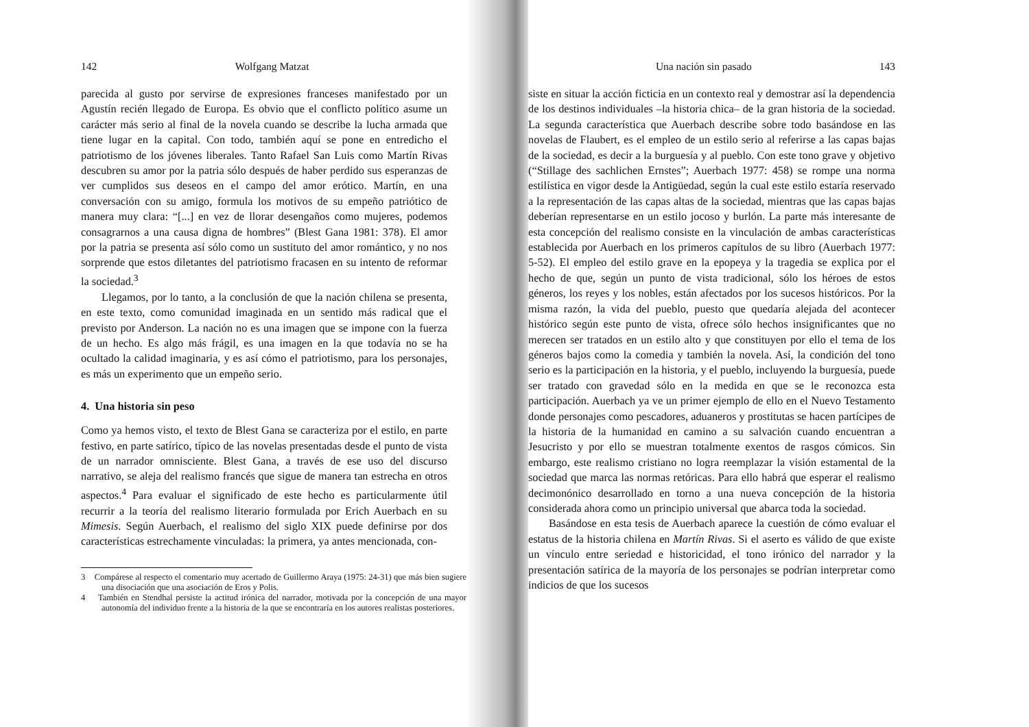142 Wolfgang Matzat
parecida al gusto por servirse de expresiones franceses manifestado por un Agustín recién llegado de Europa. Es obvio que el conflicto político asume un carácter más serio al final de la novela cuando se describe la lucha armada que tiene lugar en la capital. Con todo, también aquí se pone en entredicho el patriotismo de los jóvenes liberales. Tanto Rafael San Luis como Martín Rivas descubren su amor por la patria sólo después de haber perdido sus esperanzas de ver cumplidos sus deseos en el campo del amor erótico. Martín, en una conversación con su amigo, formula los motivos de su empeño patriótico de manera muy clara: “[...] en vez de llorar desengaños como mujeres, podemos consagrarnos a una causa digna de hombres” (Blest Gana 1981: 378). El amor por la patria se presenta así sólo como un sustituto del amor romántico, y no nos sorprende que estos diletantes del patriotismo fracasen en su intento de reformar la sociedad.<sup>3</sup>
Llegamos, por lo tanto, a la conclusión de que la nación chilena se presenta, en este texto, como comunidad imaginada en un sentido más radical que el previsto por Anderson. La nación no es una imagen que se impone con la fuerza de un hecho. Es algo más frágil, es una imagen en la que todavía no se ha ocultado la calidad imaginaria, y es así cómo el patriotismo, para los personajes, es más un experimento que un empeño serio.
4. Una historia sin peso
Como ya hemos visto, el texto de Blest Gana se caracteriza por el estilo, en parte festivo, en parte satírico, típico de las novelas presentadas desde el punto de vista de un narrador omnisciente. Blest Gana, a través de ese uso del discurso narrativo, se aleja del realismo francés que sigue de manera tan estrecha en otros aspectos.<sup>4</sup> Para evaluar el significado de este hecho es particularmente útil recurrir a la teoría del realismo literario formulada por Erich Auerbach en su Mimesis. Según Auerbach, el realismo del siglo XIX puede definirse por dos características estrechamente vinculadas: la primera, ya antes mencionada, con-
3 Compárese al respecto el comentario muy acertado de Guillermo Araya (1975: 24-31) que más bien sugiere una disociación que una asociación de Eros y Polis.
4 También en Stendhal persiste la actitud irónica del narrador, motivada por la concepción de una mayor autonomía del individuo frente a la historia de la que se encontraría en los autores realistas posteriores.
Una nación sin pasado 143
siste en situar la acción ficticia en un contexto real y demostrar así la dependencia de los destinos individuales –la historia chica– de la gran historia de la sociedad. La segunda característica que Auerbach describe sobre todo basándose en las novelas de Flaubert, es el empleo de un estilo serio al referirse a las capas bajas de la sociedad, es decir a la burguesía y al pueblo. Con este tono grave y objetivo (“Stillage des sachlichen Ernstes”; Auerbach 1977: 458) se rompe una norma estilística en vigor desde la Antigüedad, según la cual este estilo estaría reservado a la representación de las capas altas de la sociedad, mientras que las capas bajas deberían representarse en un estilo jocoso y burlón. La parte más interesante de esta concepción del realismo consiste en la vinculación de ambas características establecida por Auerbach en los primeros capítulos de su libro (Auerbach 1977: 5-52). El empleo del estilo grave en la epopeya y la tragedia se explica por el hecho de que, según un punto de vista tradicional, sólo los héroes de estos géneros, los reyes y los nobles, están afectados por los sucesos históricos. Por la misma razón, la vida del pueblo, puesto que quedaría alejada del acontecer histórico según este punto de vista, ofrece sólo hechos insignificantes que no merecen ser tratados en un estilo alto y que constituyen por ello el tema de los géneros bajos como la comedia y también la novela. Así, la condición del tono serio es la participación en la historia, y el pueblo, incluyendo la burguesía, puede ser tratado con gravedad sólo en la medida en que se le reconozca esta participación. Auerbach ya ve un primer ejemplo de ello en el Nuevo Testamento donde personajes como pescadores, aduaneros y prostitutas se hacen partícipes de la historia de la humanidad en camino a su salvación cuando encuentran a Jesucristo y por ello se muestran totalmente exentos de rasgos cómicos. Sin embargo, este realismo cristiano no logra reemplazar la visión estamental de la sociedad que marca las normas retóricas. Para ello habrá que esperar el realismo decimonónico desarrollado en torno a una nueva concepción de la historia considerada ahora como un principio universal que abarca toda la sociedad.
Basándose en esta tesis de Auerbach aparece la cuestión de cómo evaluar el estatus de la historia chilena en Martín Rivas. Si el aserto es válido de que existe un vínculo entre seriedad e historicidad, el tono irónico del narrador y la presentación satírica de la mayoría de los personajes se podrían interpretar como indicios de que los sucesos